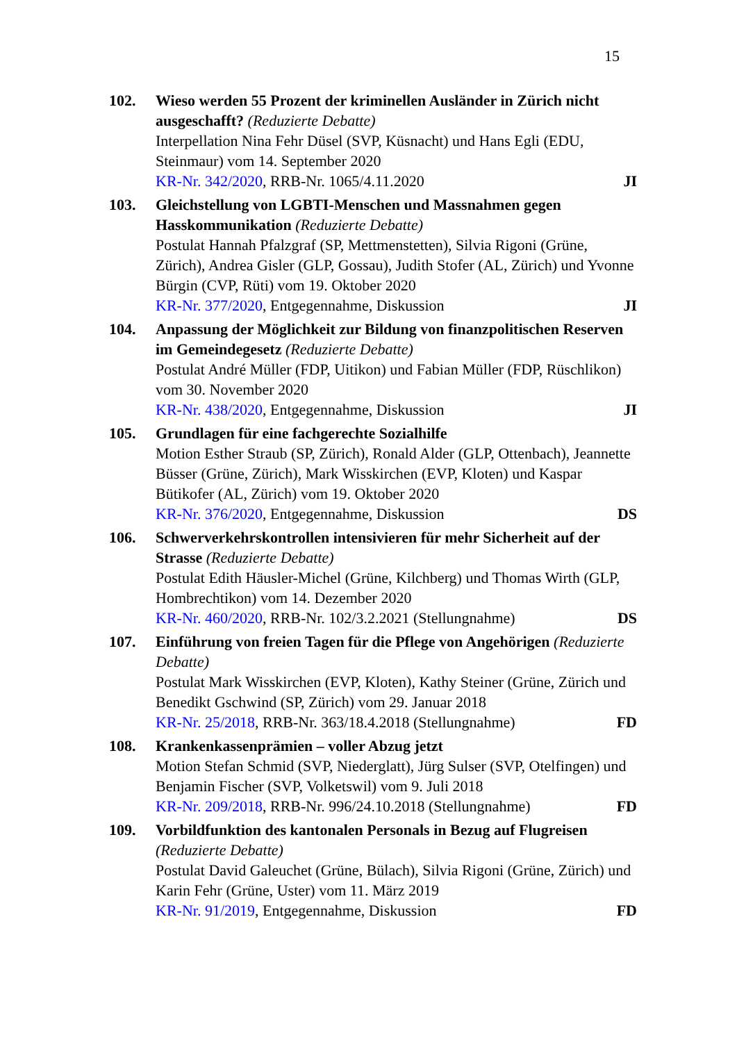15
102. Wieso werden 55 Prozent der kriminellen Ausländer in Zürich nicht ausgeschafft? (Reduzierte Debatte)
Interpellation Nina Fehr Düsel (SVP, Küsnacht) und Hans Egli (EDU, Steinmaur) vom 14. September 2020
KR-Nr. 342/2020, RRB-Nr. 1065/4.11.2020 JI
103. Gleichstellung von LGBTI-Menschen und Massnahmen gegen Hasskommunikation (Reduzierte Debatte)
Postulat Hannah Pfalzgraf (SP, Mettmenstetten), Silvia Rigoni (Grüne, Zürich), Andrea Gisler (GLP, Gossau), Judith Stofer (AL, Zürich) und Yvonne Bürgin (CVP, Rüti) vom 19. Oktober 2020
KR-Nr. 377/2020, Entgegennahme, Diskussion JI
104. Anpassung der Möglichkeit zur Bildung von finanzpolitischen Reserven im Gemeindegesetz (Reduzierte Debatte)
Postulat André Müller (FDP, Uitikon) und Fabian Müller (FDP, Rüschlikon) vom 30. November 2020
KR-Nr. 438/2020, Entgegennahme, Diskussion JI
105. Grundlagen für eine fachgerechte Sozialhilfe
Motion Esther Straub (SP, Zürich), Ronald Alder (GLP, Ottenbach), Jeannette Büsser (Grüne, Zürich), Mark Wisskirchen (EVP, Kloten) und Kaspar Bütikofer (AL, Zürich) vom 19. Oktober 2020
KR-Nr. 376/2020, Entgegennahme, Diskussion DS
106. Schwerverkehrskontrollen intensivieren für mehr Sicherheit auf der Strasse (Reduzierte Debatte)
Postulat Edith Häusler-Michel (Grüne, Kilchberg) und Thomas Wirth (GLP, Hombrechtikon) vom 14. Dezember 2020
KR-Nr. 460/2020, RRB-Nr. 102/3.2.2021 (Stellungnahme) DS
107. Einführung von freien Tagen für die Pflege von Angehörigen (Reduzierte Debatte)
Postulat Mark Wisskirchen (EVP, Kloten), Kathy Steiner (Grüne, Zürich und Benedikt Gschwind (SP, Zürich) vom 29. Januar 2018
KR-Nr. 25/2018, RRB-Nr. 363/18.4.2018 (Stellungnahme) FD
108. Krankenkassenprämien – voller Abzug jetzt
Motion Stefan Schmid (SVP, Niederglatt), Jürg Sulser (SVP, Otelfingen) und Benjamin Fischer (SVP, Volketswil) vom 9. Juli 2018
KR-Nr. 209/2018, RRB-Nr. 996/24.10.2018 (Stellungnahme) FD
109. Vorbildfunktion des kantonalen Personals in Bezug auf Flugreisen (Reduzierte Debatte)
Postulat David Galeuchet (Grüne, Bülach), Silvia Rigoni (Grüne, Zürich) und Karin Fehr (Grüne, Uster) vom 11. März 2019
KR-Nr. 91/2019, Entgegennahme, Diskussion FD